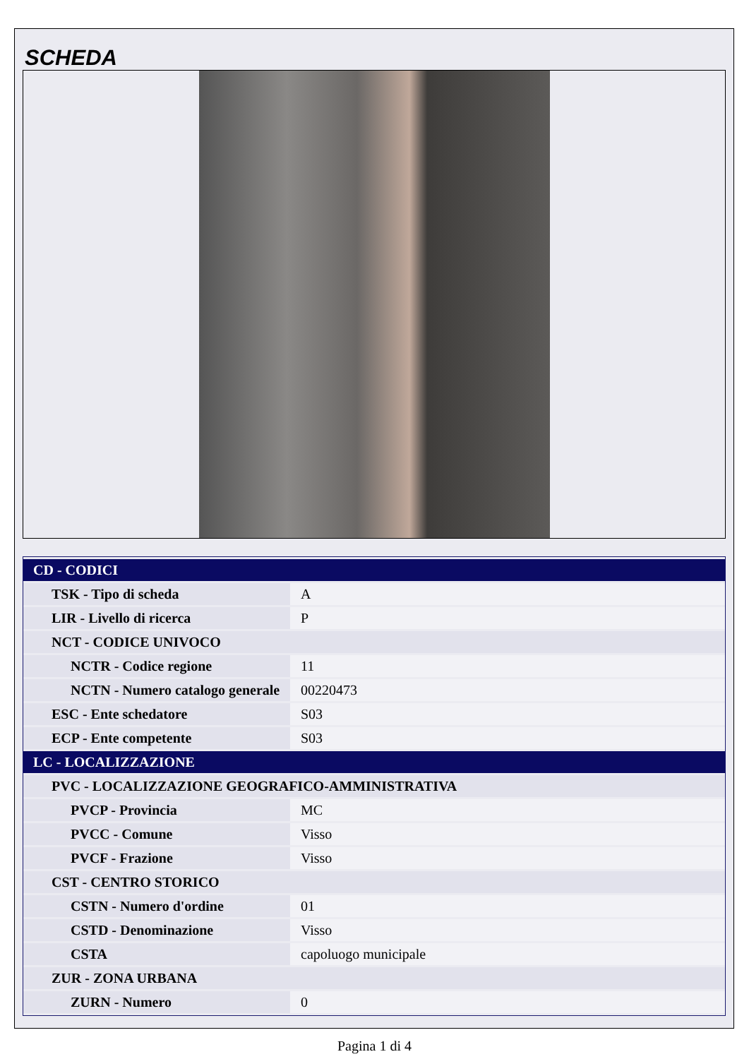SCHEDA
| CD - CODICI | |
| TSK - Tipo di scheda | A |
| LIR - Livello di ricerca | P |
| NCT - CODICE UNIVOCO | |
| NCTR - Codice regione | 11 |
| NCTN - Numero catalogo generale | 00220473 |
| ESC - Ente schedatore | S03 |
| ECP - Ente competente | S03 |
| LC - LOCALIZZAZIONE | |
| PVC - LOCALIZZAZIONE GEOGRAFICO-AMMINISTRATIVA | |
| PVCP - Provincia | MC |
| PVCC - Comune | Visso |
| PVCF - Frazione | Visso |
| CST - CENTRO STORICO | |
| CSTN - Numero d'ordine | 01 |
| CSTD - Denominazione | Visso |
| CSTA | capoluogo municipale |
| ZUR - ZONA URBANA | |
| ZURN - Numero | 0 |
Pagina 1 di 4